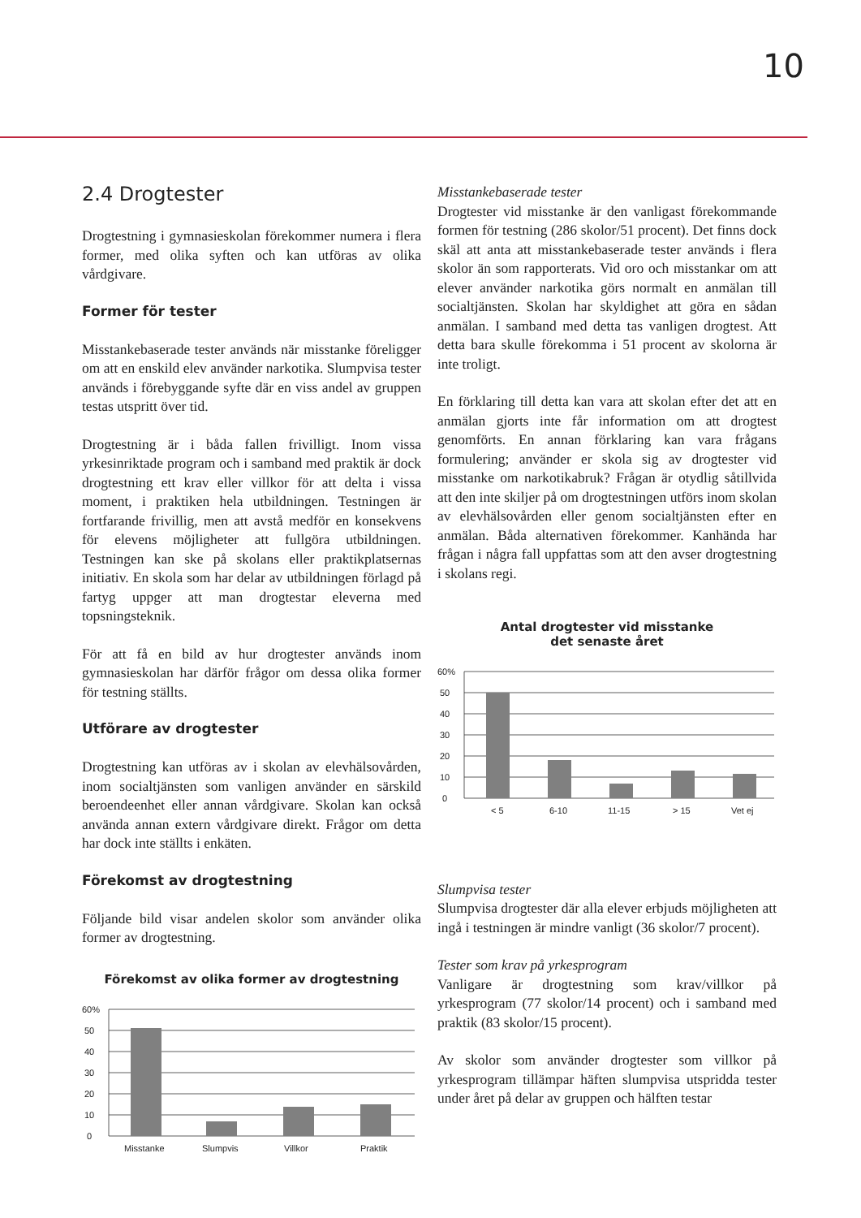10
2.4 Drogtester
Drogtestning i gymnasieskolan förekommer numera i flera former, med olika syften och kan utföras av olika vårdgivare.
Former för tester
Misstankebaserade tester används när misstanke föreligger om att en enskild elev använder narkotika. Slumpvisa tester används i förebyggande syfte där en viss andel av gruppen testas utspritt över tid.
Drogtestning är i båda fallen frivilligt. Inom vissa yrkesinriktade program och i samband med praktik är dock drogtestning ett krav eller villkor för att delta i vissa moment, i praktiken hela utbildningen. Testningen är fortfarande frivillig, men att avstå medför en konsekvens för elevens möjligheter att fullgöra utbildningen. Testningen kan ske på skolans eller praktikplatsernas initiativ. En skola som har delar av utbildningen förlagd på fartyg uppger att man drogtestar eleverna med topsningsteknik.
För att få en bild av hur drogtester används inom gymnasieskolan har därför frågor om dessa olika former för testning ställts.
Utförare av drogtester
Drogtestning kan utföras av i skolan av elevhälsovården, inom socialtjänsten som vanligen använder en särskild beroendeenhet eller annan vårdgivare. Skolan kan också använda annan extern vårdgivare direkt. Frågor om detta har dock inte ställts i enkäten.
Förekomst av drogtestning
Följande bild visar andelen skolor som använder olika former av drogtestning.
Förekomst av olika former av drogtestning
60%
50
40
30
20
10
0
Misstanke
Slumpvis
Villkor
Praktik
Misstankebaserade tester
Drogtester vid misstanke är den vanligast förekommande formen för testning (286 skolor/51 procent). Det finns dock skäl att anta att misstankebaserade tester används i flera skolor än som rapporterats. Vid oro och misstankar om att elever använder narkotika görs normalt en anmälan till socialtjänsten. Skolan har skyldighet att göra en sådan anmälan. I samband med detta tas vanligen drogtest. Att detta bara skulle förekomma i 51 procent av skolorna är inte troligt.
En förklaring till detta kan vara att skolan efter det att en anmälan gjorts inte får information om att drogtest genomförts. En annan förklaring kan vara frågans formulering; använder er skola sig av drogtester vid misstanke om narkotikabruk? Frågan är otydlig såtillvida att den inte skiljer på om drogtestningen utförs inom skolan av elevhälsovården eller genom socialtjänsten efter en anmälan. Båda alternativen förekommer. Kanhända har frågan i några fall uppfattas som att den avser drogtestning i skolans regi.
Antal drogtester vid misstanke
det senaste året
60%
50
40
30
20
10
0
< 5
6-10
11-15
> 15
Vet ej
Slumpvisa tester
Slumpvisa drogtester där alla elever erbjuds möjligheten att ingå i testningen är mindre vanligt (36 skolor/7 procent).
Tester som krav på yrkesprogram
Vanligare är drogtestning som krav/villkor på yrkesprogram (77 skolor/14 procent) och i samband med praktik (83 skolor/15 procent).
Av skolor som använder drogtester som villkor på yrkesprogram tillämpar häften slumpvisa utspridda tester under året på delar av gruppen och hälften testar